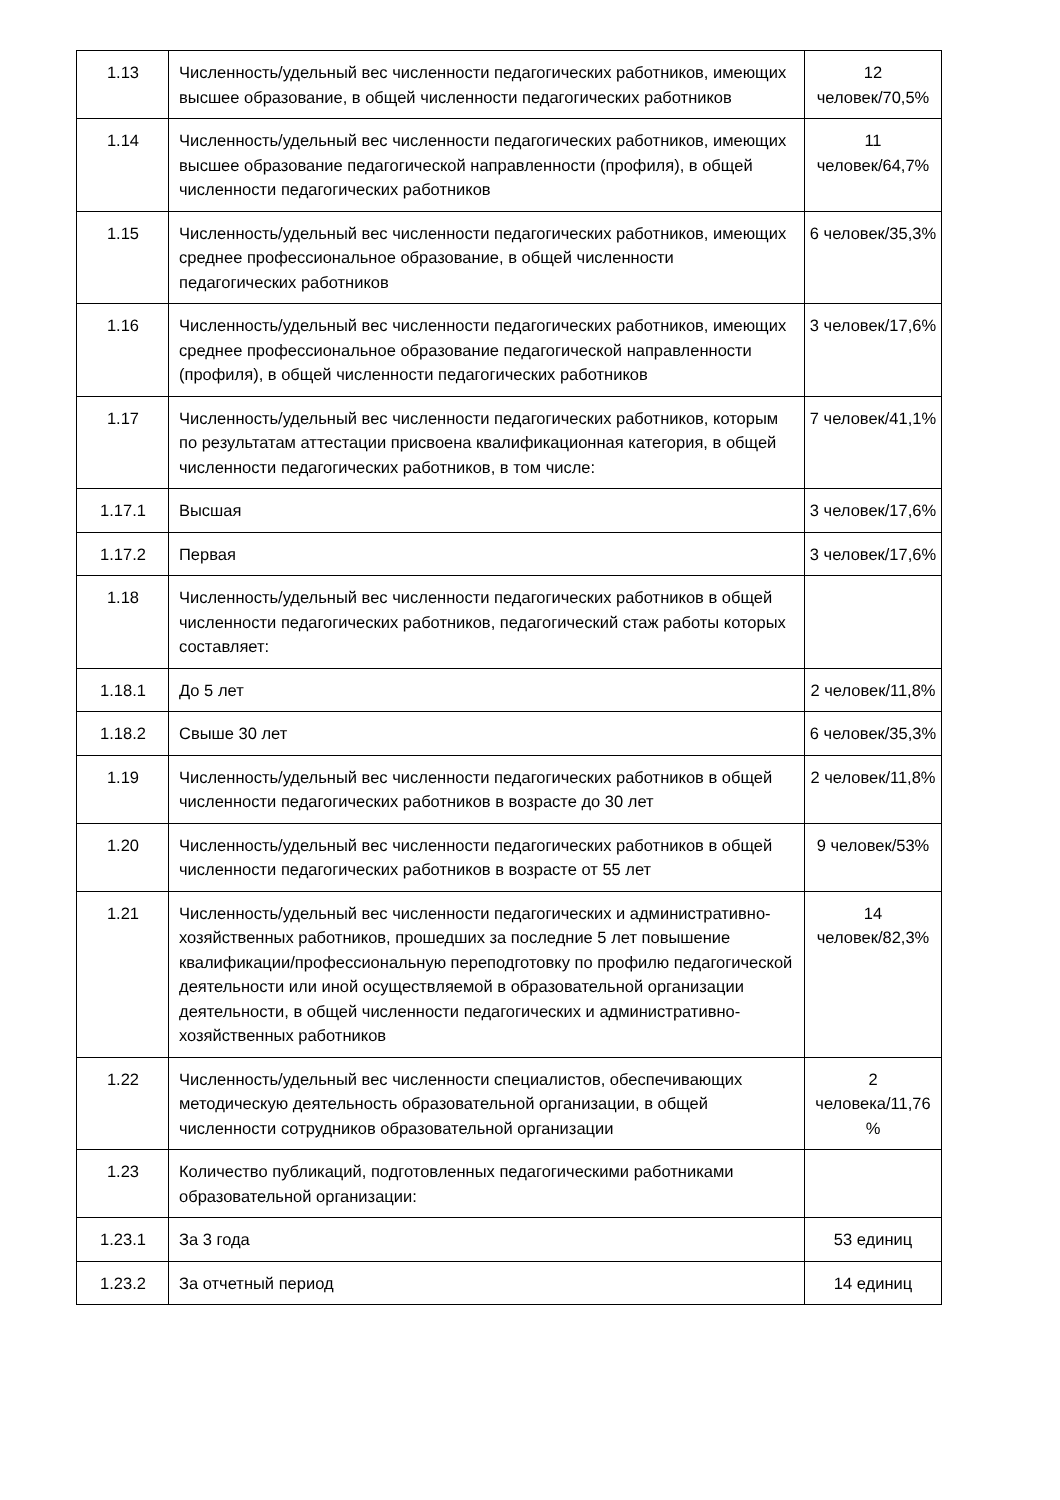| 1.13 | Численность/удельный вес численности педагогических работников, имеющих высшее образование, в общей численности педагогических работников | 12 человек/70,5% |
| 1.14 | Численность/удельный вес численности педагогических работников, имеющих высшее образование педагогической направленности (профиля), в общей численности педагогических работников | 11 человек/64,7% |
| 1.15 | Численность/удельный вес численности педагогических работников, имеющих среднее профессиональное образование, в общей численности педагогических работников | 6 человек/35,3% |
| 1.16 | Численность/удельный вес численности педагогических работников, имеющих среднее профессиональное образование педагогической направленности (профиля), в общей численности педагогических работников | 3 человек/17,6% |
| 1.17 | Численность/удельный вес численности педагогических работников, которым по результатам аттестации присвоена квалификационная категория, в общей численности педагогических работников, в том числе: | 7 человек/41,1% |
| 1.17.1 | Высшая | 3 человек/17,6% |
| 1.17.2 | Первая | 3 человек/17,6% |
| 1.18 | Численность/удельный вес численности педагогических работников в общей численности педагогических работников, педагогический стаж работы которых составляет: | |
| 1.18.1 | До 5 лет | 2 человек/11,8% |
| 1.18.2 | Свыше 30 лет | 6 человек/35,3% |
| 1.19 | Численность/удельный вес численности педагогических работников в общей численности педагогических работников в возрасте до 30 лет | 2 человек/11,8% |
| 1.20 | Численность/удельный вес численности педагогических работников в общей численности педагогических работников в возрасте от 55 лет | 9 человек/53% |
| 1.21 | Численность/удельный вес численности педагогических и административно-хозяйственных работников, прошедших за последние 5 лет повышение квалификации/профессиональную переподготовку по профилю педагогической деятельности или иной осуществляемой в образовательной организации деятельности, в общей численности педагогических и административно-хозяйственных работников | 14 человек/82,3% |
| 1.22 | Численность/удельный вес численности специалистов, обеспечивающих методическую деятельность образовательной организации, в общей численности сотрудников образовательной организации | 2 человека/11,76 % |
| 1.23 | Количество публикаций, подготовленных педагогическими работниками образовательной организации: | |
| 1.23.1 | За 3 года | 53 единиц |
| 1.23.2 | За отчетный период | 14 единиц |